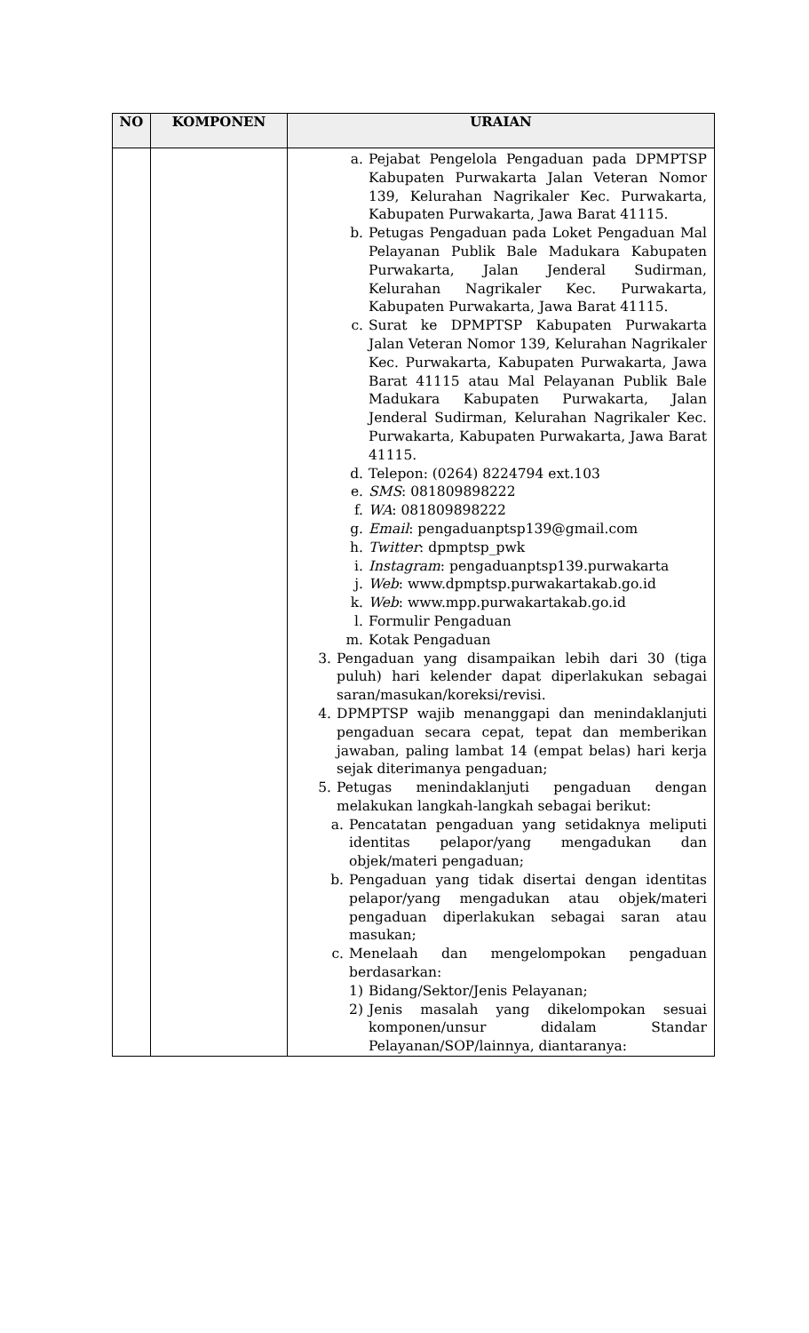| NO | KOMPONEN | URAIAN |
| --- | --- | --- |
| | | a. Pejabat Pengelola Pengaduan pada DPMPTSP Kabupaten Purwakarta Jalan Veteran Nomor 139, Kelurahan Nagrikaler Kec. Purwakarta, Kabupaten Purwakarta, Jawa Barat 41115. b. Petugas Pengaduan pada Loket Pengaduan Mal Pelayanan Publik Bale Madukara Kabupaten Purwakarta, Jalan Jenderal Sudirman, Kelurahan Nagrikaler Kec. Purwakarta, Kabupaten Purwakarta, Jawa Barat 41115. c. Surat ke DPMPTSP Kabupaten Purwakarta Jalan Veteran Nomor 139, Kelurahan Nagrikaler Kec. Purwakarta, Kabupaten Purwakarta, Jawa Barat 41115 atau Mal Pelayanan Publik Bale Madukara Kabupaten Purwakarta, Jalan Jenderal Sudirman, Kelurahan Nagrikaler Kec. Purwakarta, Kabupaten Purwakarta, Jawa Barat 41115. d. Telepon: (0264) 8224794 ext.103 e. SMS : 081809898222 f. WA : 081809898222 g. Email : pengaduanptsp139@gmail.com h. Twitter : dpmptsp_pwk i. Instagram : pengaduanptsp139.purwakarta j. Web : www.dpmptsp.purwakartakab.go.id k. Web : www.mpp.purwakartakab.go.id l. Formulir Pengaduan m. Kotak Pengaduan 3. Pengaduan yang disampaikan lebih dari 30 (tiga puluh) hari kelender dapat diperlakukan sebagai saran/masukan/koreksi/revisi. 4. DPMPTSP wajib menanggapi dan menindaklanjuti pengaduan secara cepat, tepat dan memberikan jawaban, paling lambat 14 (empat belas) hari kerja sejak diterimanya pengaduan; 5. Petugas menindaklanjuti pengaduan dengan melakukan langkah-langkah sebagai berikut: a. Pencatatan pengaduan yang setidaknya meliputi identitas pelapor/yang mengadukan dan objek/materi pengaduan; b. Pengaduan yang tidak disertai dengan identitas pelapor/yang mengadukan atau objek/materi pengaduan diperlakukan sebagai saran atau masukan; c. Menelaah dan mengelompokan pengaduan berdasarkan: 1) Bidang/Sektor/Jenis Pelayanan; 2) Jenis masalah yang dikelompokan sesuai komponen/unsur didalam Standar Pelayanan/SOP/lainnya, diantaranya: |